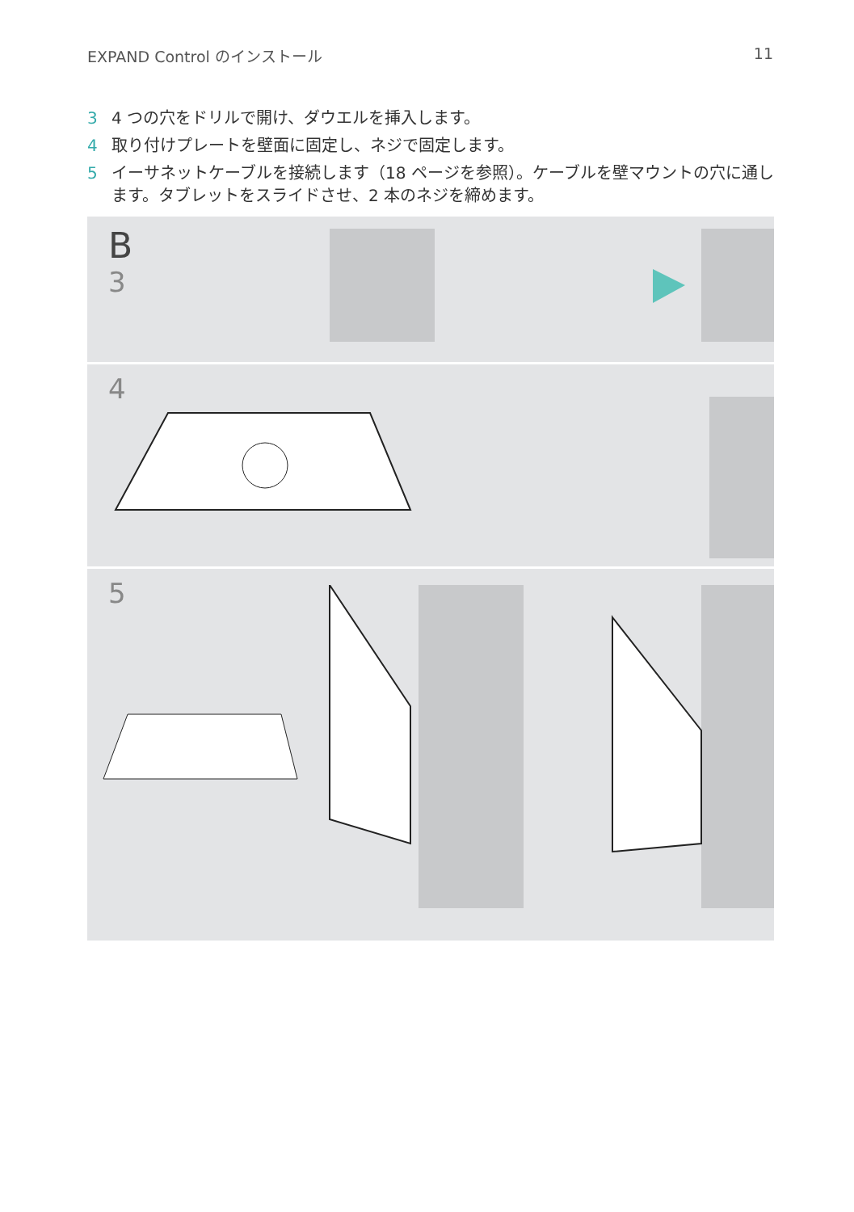EXPAND Control のインストール 11
3 4 つの穴をドリルで開け、ダウエルを挿入します。
4 取り付けプレートを壁面に固定し、ネジで固定します。
5 イーサネットケーブルを接続します（18 ページを参照）。ケーブルを壁マウントの穴に通します。タブレットをスライドさせ、2 本のネジを締めます。
B
3
4
5